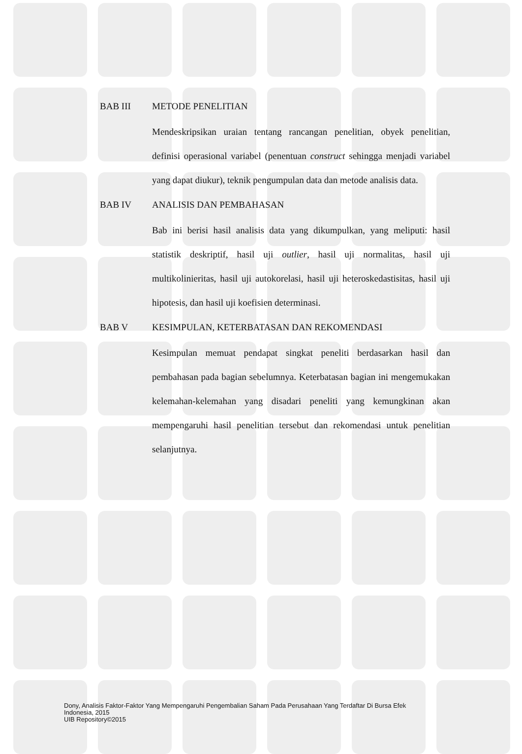BAB III
METODE PENELITIAN
Mendeskripsikan uraian tentang rancangan penelitian, obyek penelitian, definisi operasional variabel (penentuan construct sehingga menjadi variabel yang dapat diukur), teknik pengumpulan data dan metode analisis data.
BAB IV
ANALISIS DAN PEMBAHASAN
Bab ini berisi hasil analisis data yang dikumpulkan, yang meliputi: hasil statistik deskriptif, hasil uji outlier, hasil uji normalitas, hasil uji multikolinieritas, hasil uji autokorelasi, hasil uji heteroskedastisitas, hasil uji hipotesis, dan hasil uji koefisien determinasi.
BAB V
KESIMPULAN, KETERBATASAN DAN REKOMENDASI
Kesimpulan memuat pendapat singkat peneliti berdasarkan hasil dan pembahasan pada bagian sebelumnya. Keterbatasan bagian ini mengemukakan kelemahan-kelemahan yang disadari peneliti yang kemungkinan akan mempengaruhi hasil penelitian tersebut dan rekomendasi untuk penelitian selanjutnya.
Dony, Analisis Faktor-Faktor Yang Mempengaruhi Pengembalian Saham Pada Perusahaan Yang Terdaftar Di Bursa Efek
Indonesia, 2015
UIB Repository©2015